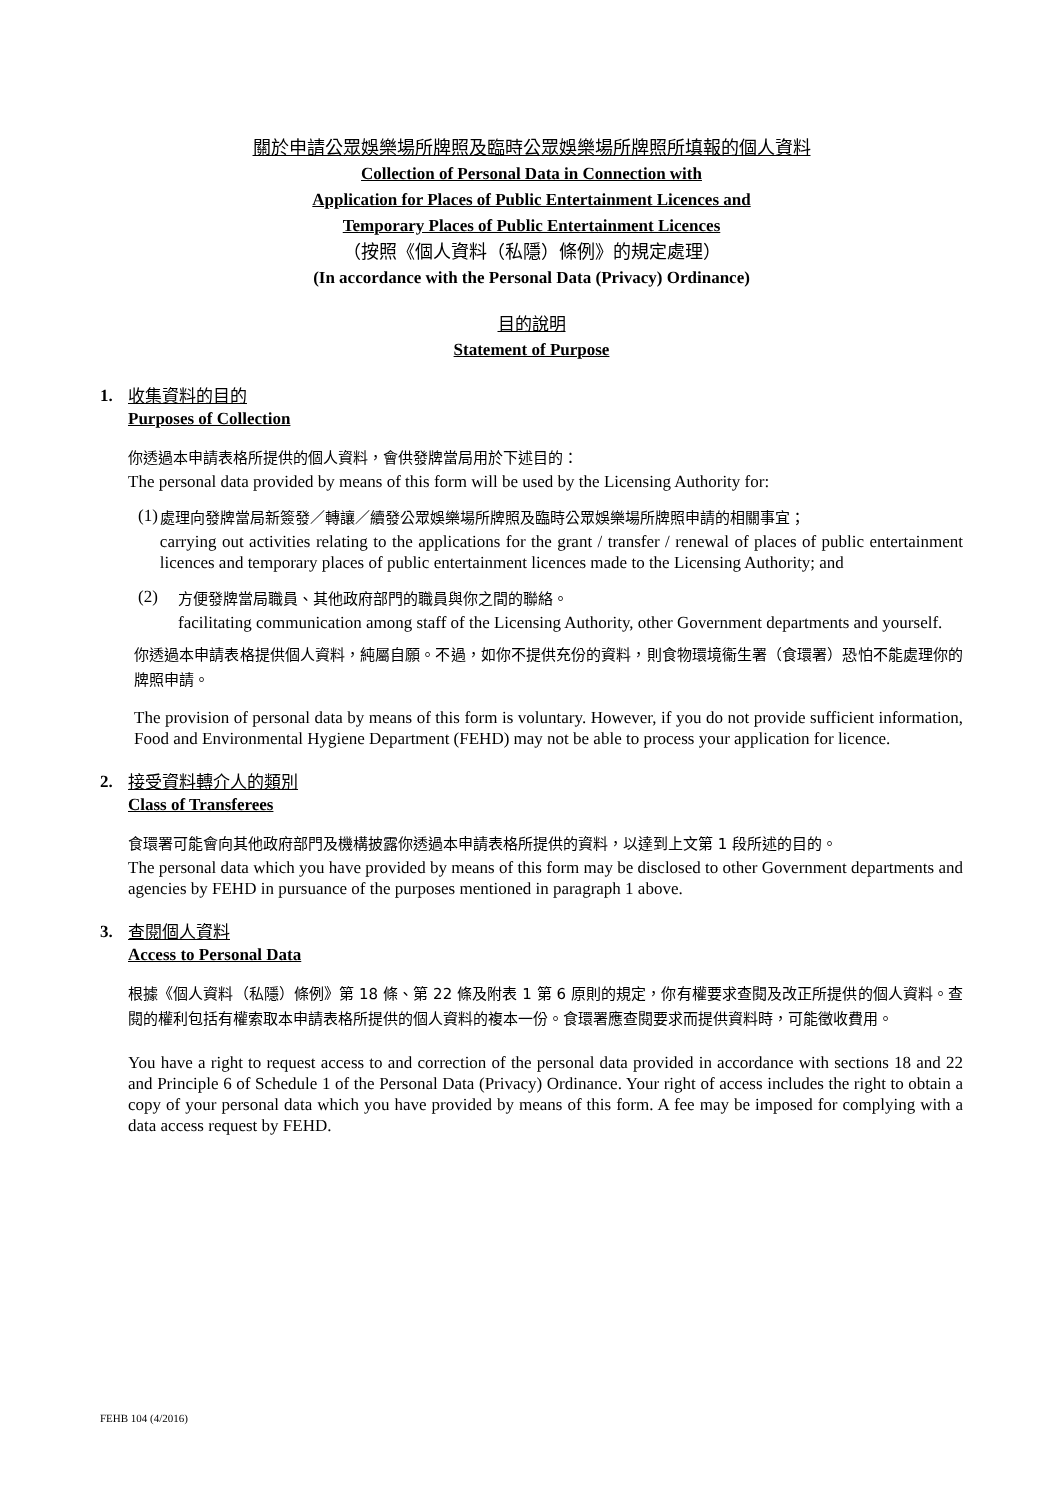關於申請公眾娛樂場所牌照及臨時公眾娛樂場所牌照所填報的個人資料
Collection of Personal Data in Connection with
Application for Places of Public Entertainment Licences and
Temporary Places of Public Entertainment Licences
（按照《個人資料（私隱）條例》的規定處理）
(In accordance with the Personal Data (Privacy) Ordinance)
目的說明
Statement of Purpose
1. 收集資料的目的
Purposes of Collection
你透過本申請表格所提供的個人資料，會供發牌當局用於下述目的：
The personal data provided by means of this form will be used by the Licensing Authority for:
(1)
處理向發牌當局新簽發／轉讓／續發公眾娛樂場所牌照及臨時公眾娛樂場所牌照申請的相關事宜；
carrying out activities relating to the applications for the grant / transfer / renewal of places of public entertainment licences and temporary places of public entertainment licences made to the Licensing Authority; and
(2)
方便發牌當局職員、其他政府部門的職員與你之間的聯絡。
facilitating communication among staff of the Licensing Authority, other Government departments and yourself.
你透過本申請表格提供個人資料，純屬自願。不過，如你不提供充份的資料，則食物環境衞生署（食環署）恐怕不能處理你的牌照申請。
The provision of personal data by means of this form is voluntary. However, if you do not provide sufficient information, Food and Environmental Hygiene Department (FEHD) may not be able to process your application for licence.
2. 接受資料轉介人的類別
Class of Transferees
食環署可能會向其他政府部門及機構披露你透過本申請表格所提供的資料，以達到上文第 1 段所述的目的。
The personal data which you have provided by means of this form may be disclosed to other Government departments and agencies by FEHD in pursuance of the purposes mentioned in paragraph 1 above.
3. 查閱個人資料
Access to Personal Data
根據《個人資料（私隱）條例》第 18 條、第 22 條及附表 1 第 6 原則的規定，你有權要求查閱及改正所提供的個人資料。查閱的權利包括有權索取本申請表格所提供的個人資料的複本一份。食環署應查閱要求而提供資料時，可能徵收費用。
You have a right to request access to and correction of the personal data provided in accordance with sections 18 and 22 and Principle 6 of Schedule 1 of the Personal Data (Privacy) Ordinance. Your right of access includes the right to obtain a copy of your personal data which you have provided by means of this form. A fee may be imposed for complying with a data access request by FEHD.
FEHB 104 (4/2016)